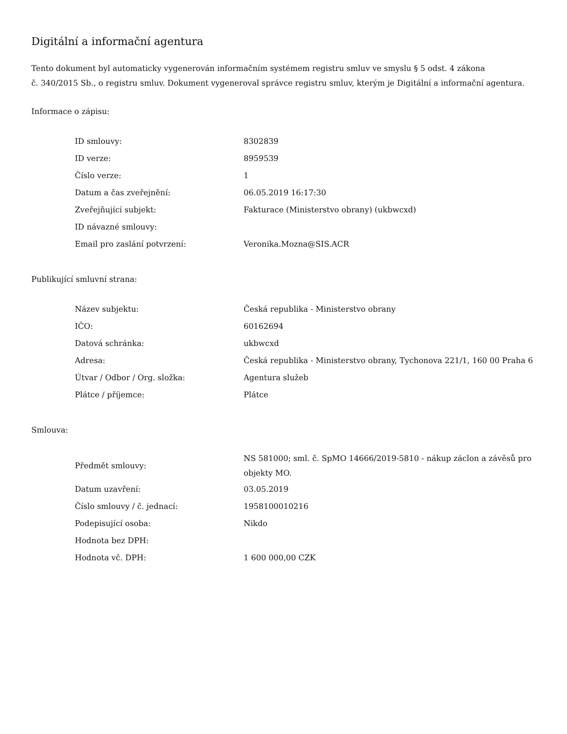Digitální a informační agentura
Tento dokument byl automaticky vygenerován informačním systémem registru smluv ve smyslu § 5 odst. 4 zákona
č. 340/2015 Sb., o registru smluv. Dokument vygeneroval správce registru smluv, kterým je Digitální a informační agentura.
Informace o zápisu:
| ID smlouvy: | 8302839 |
| ID verze: | 8959539 |
| Číslo verze: | 1 |
| Datum a čas zveřejnění: | 06.05.2019 16:17:30 |
| Zveřejňující subjekt: | Fakturace (Ministerstvo obrany) (ukbwcxd) |
| ID návazné smlouvy: | |
| Email pro zaslání potvrzení: | Veronika.Mozna@SIS.ACR |
Publikující smluvní strana:
| Název subjektu: | Česká republika - Ministerstvo obrany |
| IČO: | 60162694 |
| Datová schránka: | ukbwcxd |
| Adresa: | Česká republika - Ministerstvo obrany, Tychonova 221/1, 160 00 Praha 6 |
| Útvar / Odbor / Org. složka: | Agentura služeb |
| Plátce / příjemce: | Plátce |
Smlouva:
| Předmět smlouvy: | NS 581000; sml. č. SpMO 14666/2019-5810 - nákup záclon a závěsů pro objekty MO. |
| Datum uzavření: | 03.05.2019 |
| Číslo smlouvy / č. jednací: | 1958100010216 |
| Podepisující osoba: | Nikdo |
| Hodnota bez DPH: | |
| Hodnota vč. DPH: | 1 600 000,00 CZK |